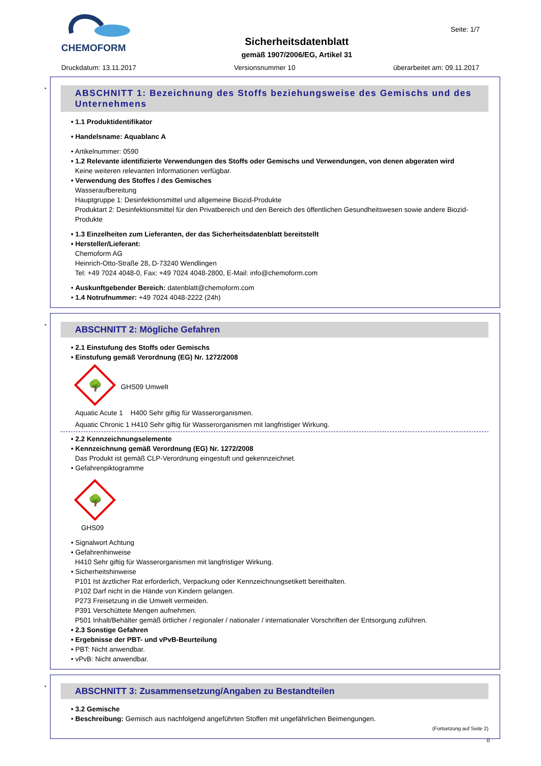CHEMOFORM
Sicherheitsdatenblatt
gemäß 1907/2006/EG, Artikel 31
Seite: 1/7
Druckdatum: 13.11.2017 Versionsnummer 10 überarbeitet am: 09.11.2017
*
ABSCHNITT 1: Bezeichnung des Stoffs beziehungsweise des Gemischs und des Unternehmens
• 1.1 Produktidentifikator
• Handelsname: Aquablanc A
• Artikelnummer: 0590
• 1.2 Relevante identifizierte Verwendungen des Stoffs oder Gemischs und Verwendungen, von denen abgeraten wird
Keine weiteren relevanten Informationen verfügbar.
• Verwendung des Stoffes / des Gemisches
Wasseraufbereitung
Hauptgruppe 1: Desinfektionsmittel und allgemeine Biozid-Produkte
Produktart 2: Desinfektionsmittel für den Privatbereich und den Bereich des öffentlichen Gesundheitswesen sowie andere Biozid-Produkte
• 1.3 Einzelheiten zum Lieferanten, der das Sicherheitsdatenblatt bereitstellt
• Hersteller/Lieferant:
Chemoform AG
Heinrich-Otto-Straße 28, D-73240 Wendlingen
Tel: +49 7024 4048-0, Fax: +49 7024 4048-2800, E-Mail: info@chemoform.com
• Auskunftgebender Bereich: datenblatt@chemoform.com
• 1.4 Notrufnummer: +49 7024 4048-2222 (24h)
*
ABSCHNITT 2: Mögliche Gefahren
• 2.1 Einstufung des Stoffs oder Gemischs
• Einstufung gemäß Verordnung (EG) Nr. 1272/2008
🌳 GHS09 Umwelt
Aquatic Acute 1 H400 Sehr giftig für Wasserorganismen.
Aquatic Chronic 1 H410 Sehr giftig für Wasserorganismen mit langfristiger Wirkung.
• 2.2 Kennzeichnungselemente
• Kennzeichnung gemäß Verordnung (EG) Nr. 1272/2008
Das Produkt ist gemäß CLP-Verordnung eingestuft und gekennzeichnet.
• Gefahrenpiktogramme
🌳
GHS09
• Signalwort Achtung
• Gefahrenhinweise
H410 Sehr giftig für Wasserorganismen mit langfristiger Wirkung.
• Sicherheitshinweise
P101 Ist ärztlicher Rat erforderlich, Verpackung oder Kennzeichnungsetikett bereithalten.
P102 Darf nicht in die Hände von Kindern gelangen.
P273 Freisetzung in die Umwelt vermeiden.
P391 Verschüttete Mengen aufnehmen.
P501 Inhalt/Behälter gemäß örtlicher / regionaler / nationaler / internationaler Vorschriften der Entsorgung zuführen.
• 2.3 Sonstige Gefahren
• Ergebnisse der PBT- und vPvB-Beurteilung
• PBT: Nicht anwendbar.
• vPvB: Nicht anwendbar.
*
ABSCHNITT 3: Zusammensetzung/Angaben zu Bestandteilen
• 3.2 Gemische
• Beschreibung: Gemisch aus nachfolgend angeführten Stoffen mit ungefährlichen Beimengungen.
(Fortsetzung auf Seite 2)
D